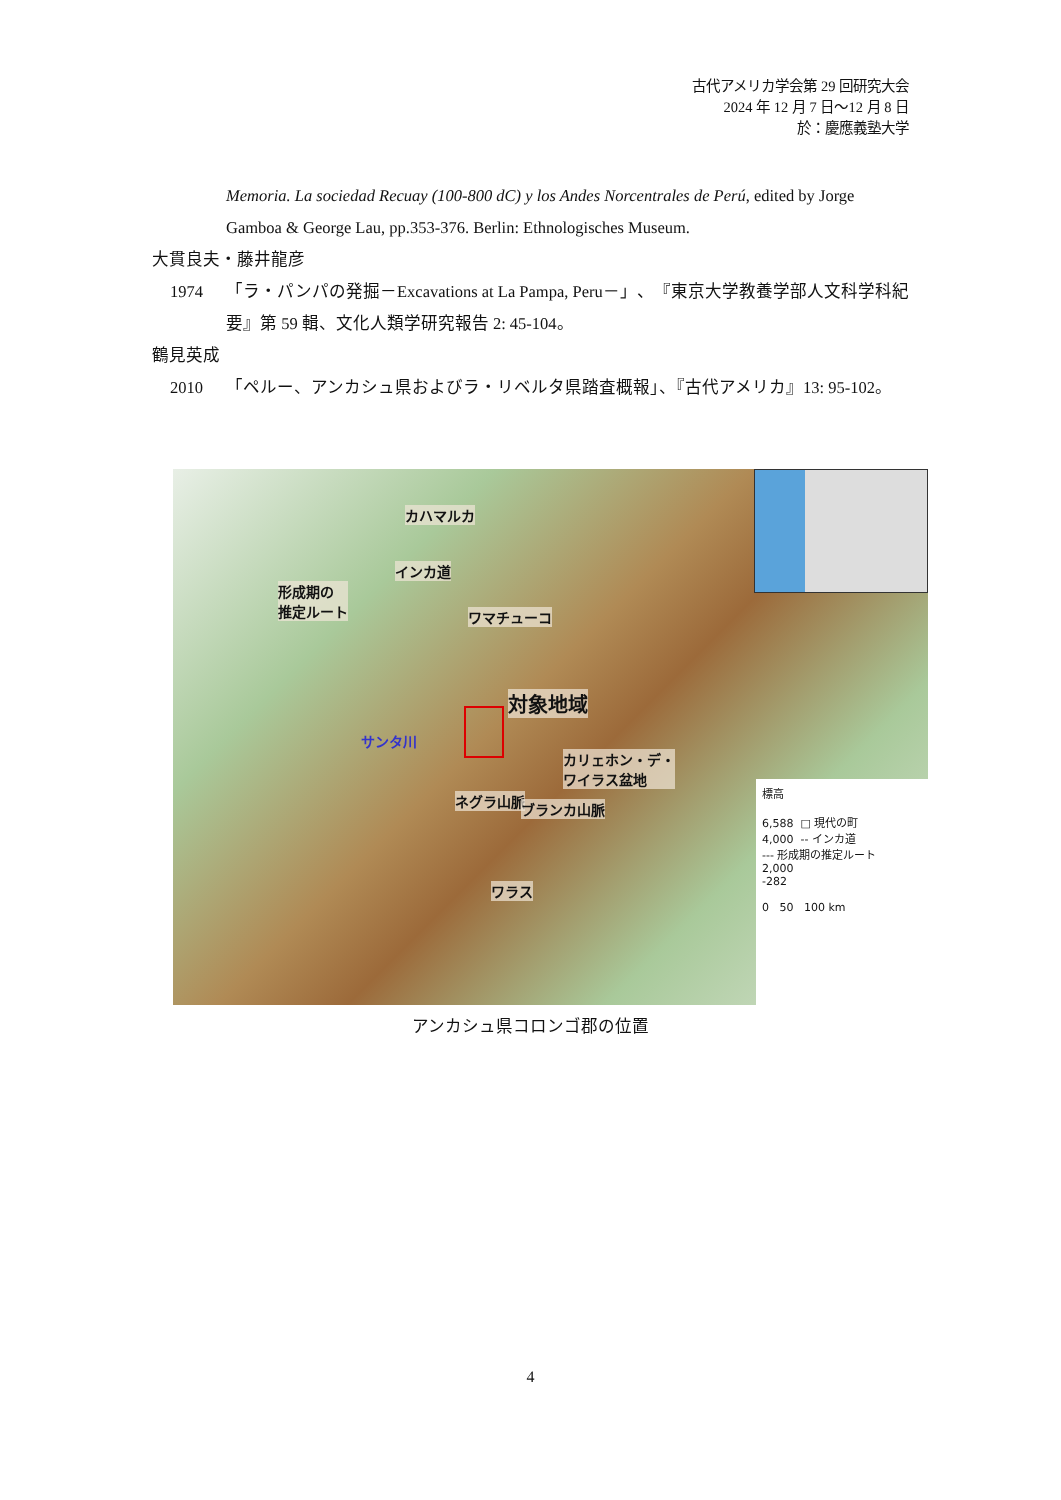古代アメリカ学会第 29 回研究大会
2024 年 12 月 7 日～12 月 8 日
於：慶應義塾大学
Memoria. La sociedad Recuay (100-800 dC) y los Andes Norcentrales de Perú, edited by Jorge Gamboa & George Lau, pp.353-376. Berlin: Ethnologisches Museum.
大貫良夫・藤井龍彦
1974 「ラ・パンパの発掘－Excavations at La Pampa, Peru－」、『東京大学教養学部人文科学科紀要』第 59 輯、文化人類学研究報告 2: 45-104。
鶴見英成
2010 「ペルー、アンカシュ県およびラ・リベルタ県踏査概報」、『古代アメリカ』13: 95-102。
カハマルカ
インカ道
形成期の
推定ルート
ワマチューコ
対象地域
サンタ川
カリェホン・デ・
ワイラス盆地
ネグラ山脈 ブランカ山脈
ワラス
標高
6,588 □ 現代の町
4,000 -- インカ道
--- 形成期の推定ルート
2,000
-282
0 50 100 km
アンカシュ県コロンゴ郡の位置
4